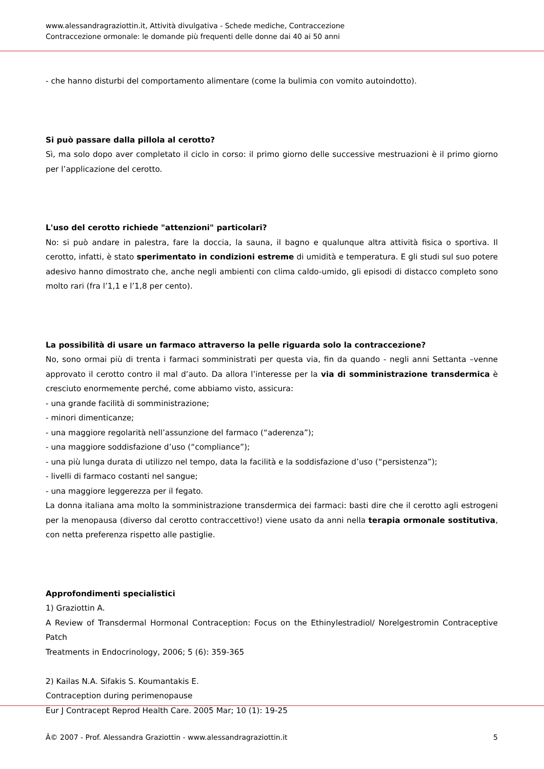www.alessandragraziottin.it, Attività divulgativa - Schede mediche, Contraccezione
Contraccezione ormonale: le domande più frequenti delle donne dai 40 ai 50 anni
- che hanno disturbi del comportamento alimentare (come la bulimia con vomito autoindotto).
Si può passare dalla pillola al cerotto?
Sì, ma solo dopo aver completato il ciclo in corso: il primo giorno delle successive mestruazioni è il primo giorno per l’applicazione del cerotto.
L'uso del cerotto richiede "attenzioni" particolari?
No: si può andare in palestra, fare la doccia, la sauna, il bagno e qualunque altra attività fisica o sportiva. Il cerotto, infatti, è stato sperimentato in condizioni estreme di umidità e temperatura. E gli studi sul suo potere adesivo hanno dimostrato che, anche negli ambienti con clima caldo-umido, gli episodi di distacco completo sono molto rari (fra l’1,1 e l’1,8 per cento).
La possibilità di usare un farmaco attraverso la pelle riguarda solo la contraccezione?
No, sono ormai più di trenta i farmaci somministrati per questa via, fin da quando - negli anni Settanta –venne approvato il cerotto contro il mal d’auto. Da allora l’interesse per la via di somministrazione transdermica è cresciuto enormemente perché, come abbiamo visto, assicura:
- una grande facilità di somministrazione;
- minori dimenticanze;
- una maggiore regolarità nell’assunzione del farmaco (“aderenza”);
- una maggiore soddisfazione d’uso (“compliance”);
- una più lunga durata di utilizzo nel tempo, data la facilità e la soddisfazione d’uso (“persistenza”);
- livelli di farmaco costanti nel sangue;
- una maggiore leggerezza per il fegato.
La donna italiana ama molto la somministrazione transdermica dei farmaci: basti dire che il cerotto agli estrogeni per la menopausa (diverso dal cerotto contraccettivo!) viene usato da anni nella terapia ormonale sostitutiva, con netta preferenza rispetto alle pastiglie.
Approfondimenti specialistici
1) Graziottin A.
A Review of Transdermal Hormonal Contraception: Focus on the Ethinylestradiol/ Norelgestromin Contraceptive Patch
Treatments in Endocrinology, 2006; 5 (6): 359-365
2) Kailas N.A. Sifakis S. Koumantakis E.
Contraception during perimenopause
Eur J Contracept Reprod Health Care. 2005 Mar; 10 (1): 19-25
Â© 2007 - Prof. Alessandra Graziottin - www.alessandragraziottin.it 5